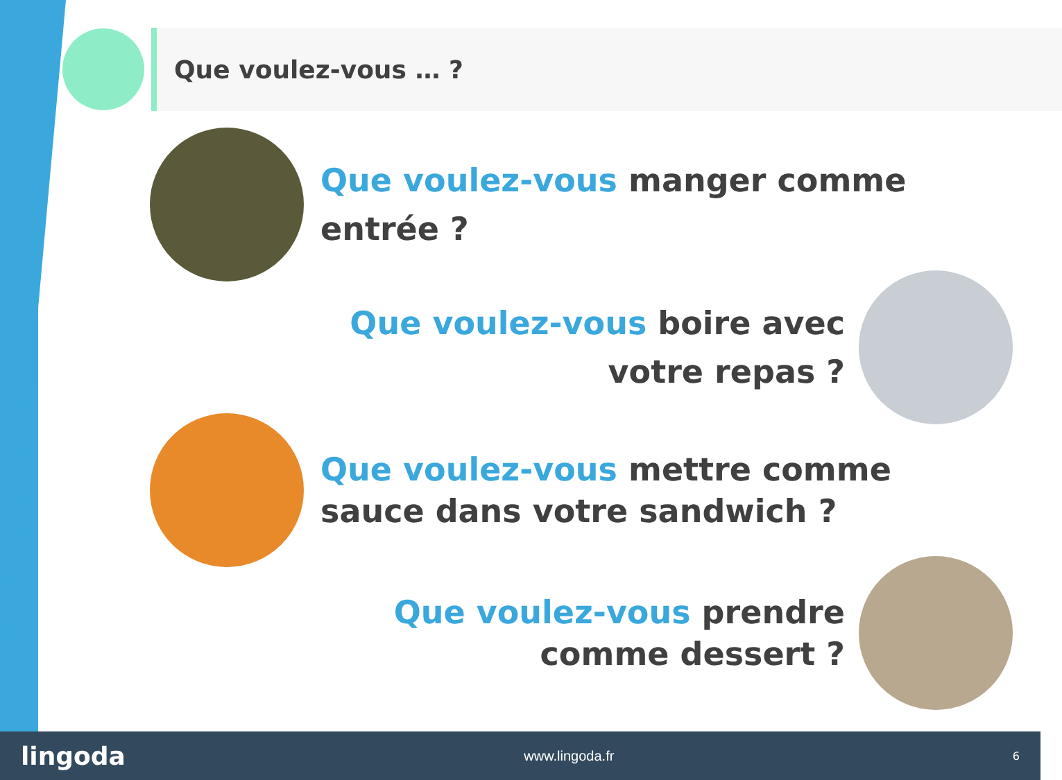Que voulez-vous … ?
Que voulez-vous manger comme entrée ?
Que voulez-vous boire avec votre repas ?
Que voulez-vous mettre comme sauce dans votre sandwich ?
Que voulez-vous prendre comme dessert ?
lingoda www.lingoda.fr 6